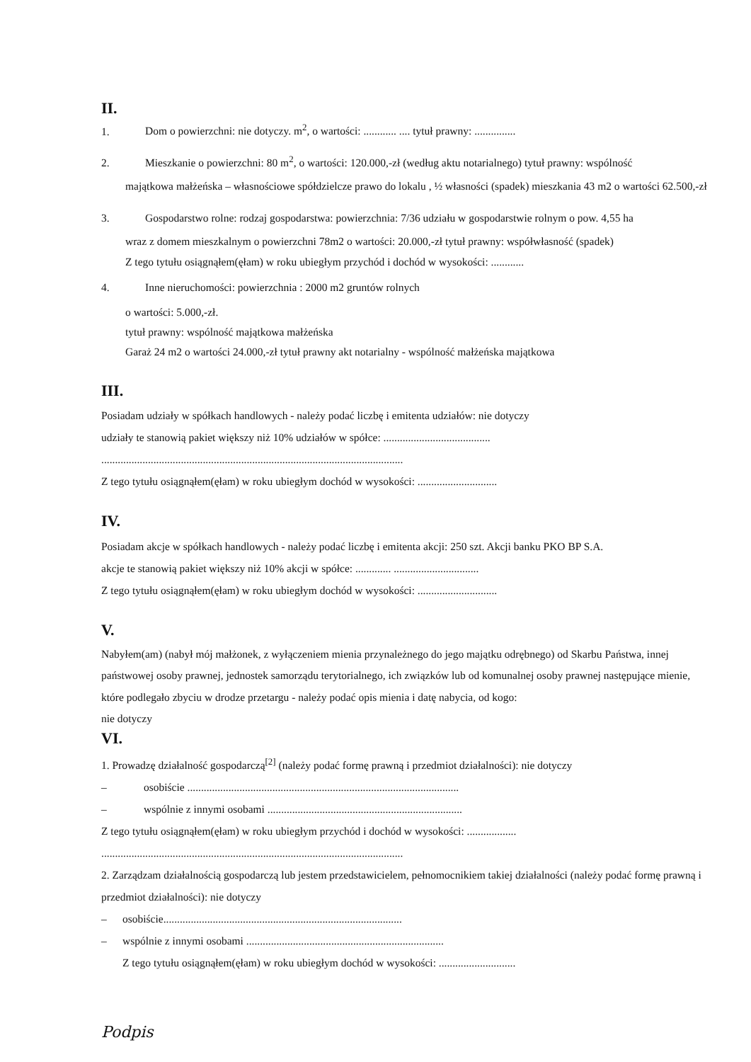II.
1. Dom o powierzchni: nie dotyczy. m<sup>2</sup>, o wartości: ............ .... tytuł prawny: ...............
2. Mieszkanie o powierzchni: 80 m<sup>2</sup>, o wartości: 120.000,-zł (według aktu notarialnego) tytuł prawny: wspólność
majątkowa małżeńska – własnościowe spółdzielcze prawo do lokalu , ½ własności (spadek) mieszkania 43 m2 o wartości 62.500,-zł
3. Gospodarstwo rolne: rodzaj gospodarstwa: powierzchnia: 7/36 udziału w gospodarstwie rolnym o pow. 4,55 ha
wraz z domem mieszkalnym o powierzchni 78m2 o wartości: 20.000,-zł tytuł prawny: współwłasność (spadek)
Z tego tytułu osiągnąłem(ęłam) w roku ubiegłym przychód i dochód w wysokości: ............
4. Inne nieruchomości: powierzchnia : 2000 m2 gruntów rolnych
o wartości: 5.000,-zł.
tytuł prawny: wspólność majątkowa małżeńska
Garaż 24 m2 o wartości 24.000,-zł tytuł prawny akt notarialny - wspólność małżeńska majątkowa
III.
Posiadam udziały w spółkach handlowych - należy podać liczbę i emitenta udziałów: nie dotyczy
udziały te stanowią pakiet większy niż 10% udziałów w spółce: .......................................
..............................................................................................................
Z tego tytułu osiągnąłem(ęłam) w roku ubiegłym dochód w wysokości: .............................
IV.
Posiadam akcje w spółkach handlowych - należy podać liczbę i emitenta akcji: 250 szt. Akcji banku PKO BP S.A.
akcje te stanowią pakiet większy niż 10% akcji w spółce: ............. ...............................
Z tego tytułu osiągnąłem(ęłam) w roku ubiegłym dochód w wysokości: .............................
V.
Nabyłem(am) (nabył mój małżonek, z wyłączeniem mienia przynależnego do jego majątku odrębnego) od Skarbu Państwa, innej państwowej osoby prawnej, jednostek samorządu terytorialnego, ich związków lub od komunalnej osoby prawnej następujące mienie, które podlegało zbyciu w drodze przetargu - należy podać opis mienia i datę nabycia, od kogo:
nie dotyczy
VI.
1. Prowadzę działalność gospodarczą<sup>[2]</sup> (należy podać formę prawną i przedmiot działalności): nie dotyczy
– osobiście ...................................................................................................
– wspólnie z innymi osobami .......................................................................
Z tego tytułu osiągnąłem(ęłam) w roku ubiegłym przychód i dochód w wysokości: ..................
..............................................................................................................
2. Zarządzam działalnością gospodarczą lub jestem przedstawicielem, pełnomocnikiem takiej działalności (należy podać formę prawną i przedmiot działalności): nie dotyczy
– osobiście.......................................................................................
– wspólnie z innymi osobami ........................................................................
Z tego tytułu osiągnąłem(ęłam) w roku ubiegłym dochód w wysokości: ............................
Podpis